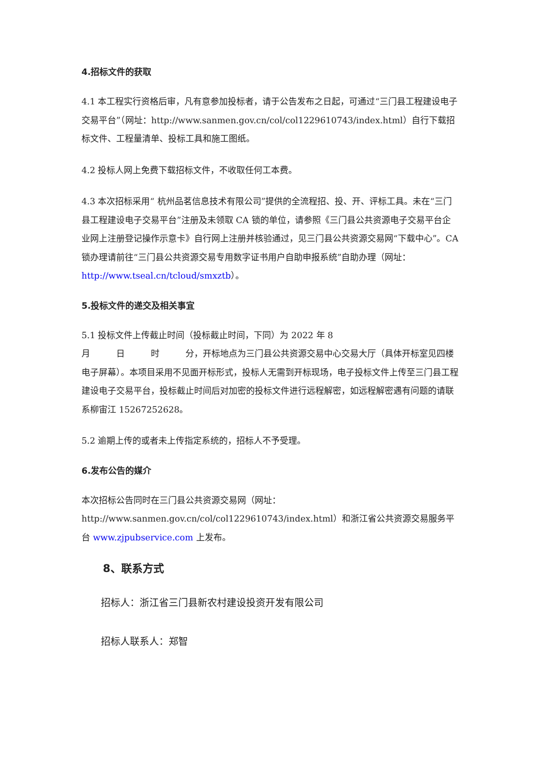4.招标文件的获取
4.1 本工程实行资格后审，凡有意参加投标者，请于公告发布之日起，可通过“三门县工程建设电子交易平台”（网址：http://www.sanmen.gov.cn/col/col1229610743/index.html）自行下载招标文件、工程量清单、投标工具和施工图纸。
4.2 投标人网上免费下载招标文件，不收取任何工本费。
4.3 本次招标采用“ 杭州品茗信息技术有限公司”提供的全流程招、投、开、评标工具。未在“三门县工程建设电子交易平台”注册及未领取 CA 锁的单位，请参照《三门县公共资源电子交易平台企业网上注册登记操作示意卡》自行网上注册并核验通过，见三门县公共资源交易网“下载中心”。CA 锁办理请前往“三门县公共资源交易专用数字证书用户自助申报系统”自助办理（网址：http://www.tseal.cn/tcloud/smxztb）。
5.投标文件的递交及相关事宜
5.1 投标文件上传截止时间（投标截止时间，下同）为 2022 年 8
月　　　日　　　时　　　分，开标地点为三门县公共资源交易中心交易大厅（具体开标室见四楼电子屏幕）。本项目采用不见面开标形式，投标人无需到开标现场，电子投标文件上传至三门县工程建设电子交易平台，投标截止时间后对加密的投标文件进行远程解密，如远程解密遇有问题的请联系柳宙江 15267252628。
5.2 逾期上传的或者未上传指定系统的，招标人不予受理。
6.发布公告的媒介
本次招标公告同时在三门县公共资源交易网（网址：http://www.sanmen.gov.cn/col/col1229610743/index.html）和浙江省公共资源交易服务平台 www.zjpubservice.com 上发布。
8、联系方式
招标人：浙江省三门县新农村建设投资开发有限公司
招标人联系人：郑智